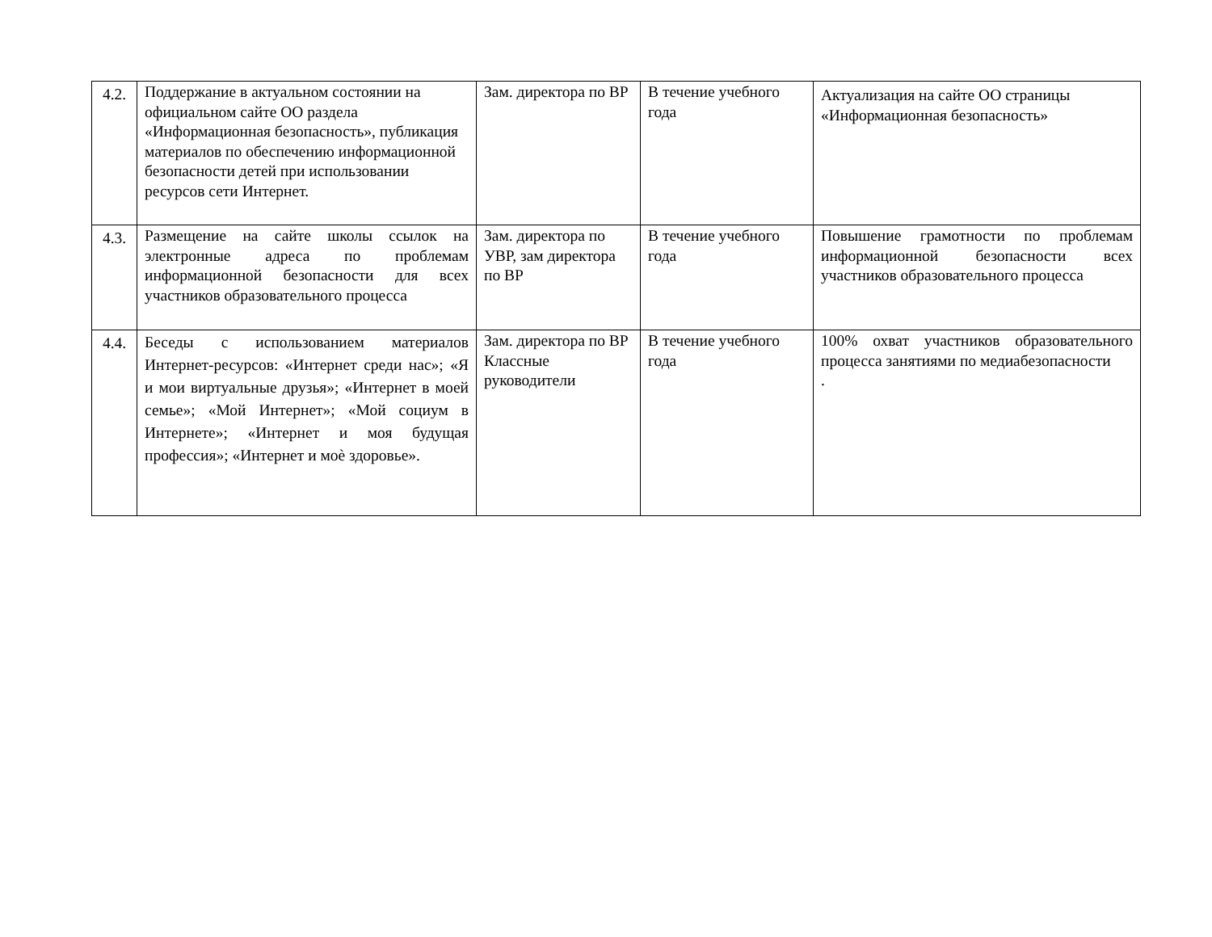| 4.2. | Поддержание в актуальном состоянии на официальном сайте ОО раздела «Информационная безопасность», публикация материалов по обеспечению информационной безопасности детей при использовании ресурсов сети Интернет. | Зам. директора по ВР | В течение учебного года | Актуализация на сайте ОО страницы «Информационная безопасность» |
| 4.3. | Размещение на сайте школы ссылок на электронные адреса по проблемам информационной безопасности для всех участников образовательного процесса | Зам. директора по УВР, зам директора по ВР | В течение учебного года | Повышение грамотности по проблемам информационной безопасности всех участников образовательного процесса |
| 4.4. | Беседы с использованием материалов Интернет-ресурсов: «Интернет среди нас»; «Я и мои виртуальные друзья»; «Интернет в моей семье»; «Мой Интернет»; «Мой социум в Интернете»; «Интернет и моя будущая профессия»; «Интернет и моѐ здоровье». | Зам. директора по ВР Классные руководители | В течение учебного года | 100% охват участников образовательного процесса занятиями по медиабезопасности . |